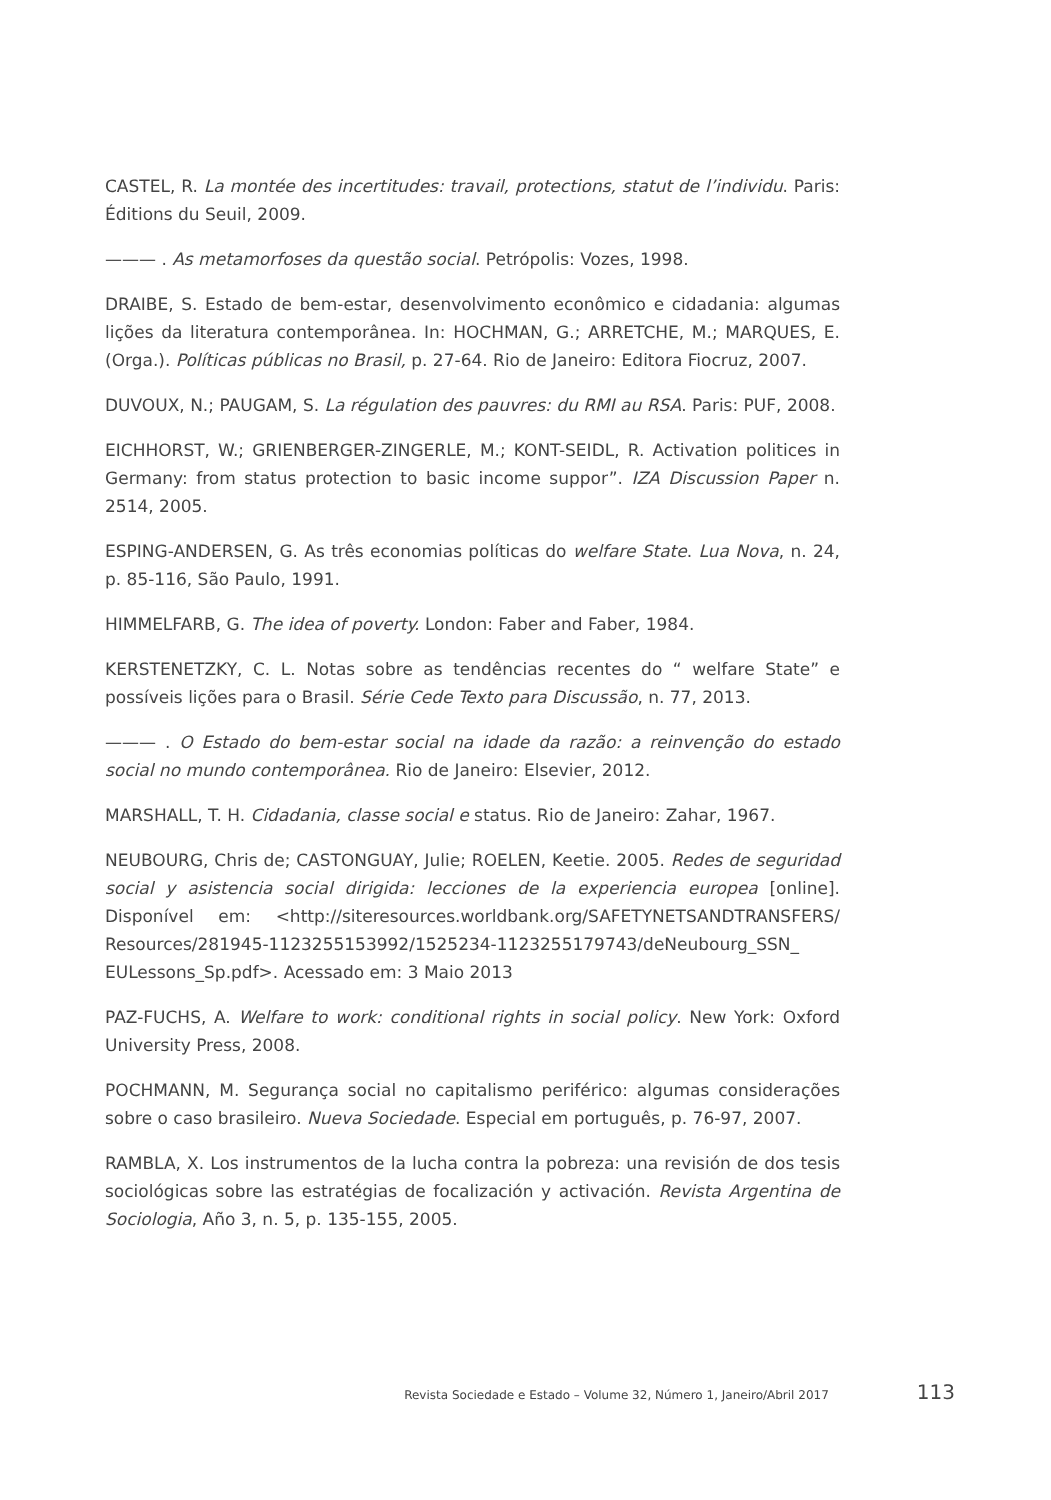CASTEL, R. La montée des incertitudes: travail, protections, statut de l’individu. Paris: Éditions du Seuil, 2009.
——— . As metamorfoses da questão social. Petrópolis: Vozes, 1998.
DRAIBE, S. Estado de bem-estar, desenvolvimento econômico e cidadania: algumas lições da literatura contemporânea. In: HOCHMAN, G.; ARRETCHE, M.; MARQUES, E. (Orga.). Políticas públicas no Brasil, p. 27-64. Rio de Janeiro: Editora Fiocruz, 2007.
DUVOUX, N.; PAUGAM, S. La régulation des pauvres: du RMI au RSA. Paris: PUF, 2008.
EICHHORST, W.; GRIENBERGER-ZINGERLE, M.; KONT-SEIDL, R. Activation politices in Germany: from status protection to basic income suppor”. IZA Discussion Paper n. 2514, 2005.
ESPING-ANDERSEN, G. As três economias políticas do welfare State. Lua Nova, n. 24, p. 85-116, São Paulo, 1991.
HIMMELFARB, G. The idea of poverty. London: Faber and Faber, 1984.
KERSTENETZKY, C. L. Notas sobre as tendências recentes do “ welfare State” e possíveis lições para o Brasil. Série Cede Texto para Discussão, n. 77, 2013.
——— . O Estado do bem-estar social na idade da razão: a reinvenção do estado social no mundo contemporânea. Rio de Janeiro: Elsevier, 2012.
MARSHALL, T. H. Cidadania, classe social e status. Rio de Janeiro: Zahar, 1967.
NEUBOURG, Chris de; CASTONGUAY, Julie; ROELEN, Keetie. 2005. Redes de seguridad social y asistencia social dirigida: lecciones de la experiencia europea [online]. Disponível em: <http://siteresources.worldbank.org/SAFETYNETSANDTRANSFERS/ Resources/281945-1123255153992/1525234-1123255179743/deNeubourg_SSN_ EULessons_Sp.pdf>. Acessado em: 3 Maio 2013
PAZ-FUCHS, A. Welfare to work: conditional rights in social policy. New York: Oxford University Press, 2008.
POCHMANN, M. Segurança social no capitalismo periférico: algumas considerações sobre o caso brasileiro. Nueva Sociedade. Especial em português, p. 76-97, 2007.
RAMBLA, X. Los instrumentos de la lucha contra la pobreza: una revisión de dos tesis sociológicas sobre las estratégias de focalización y activación. Revista Argentina de Sociologia, Año 3, n. 5, p. 135-155, 2005.
Revista Sociedade e Estado – Volume 32, Número 1, Janeiro/Abril 2017 113